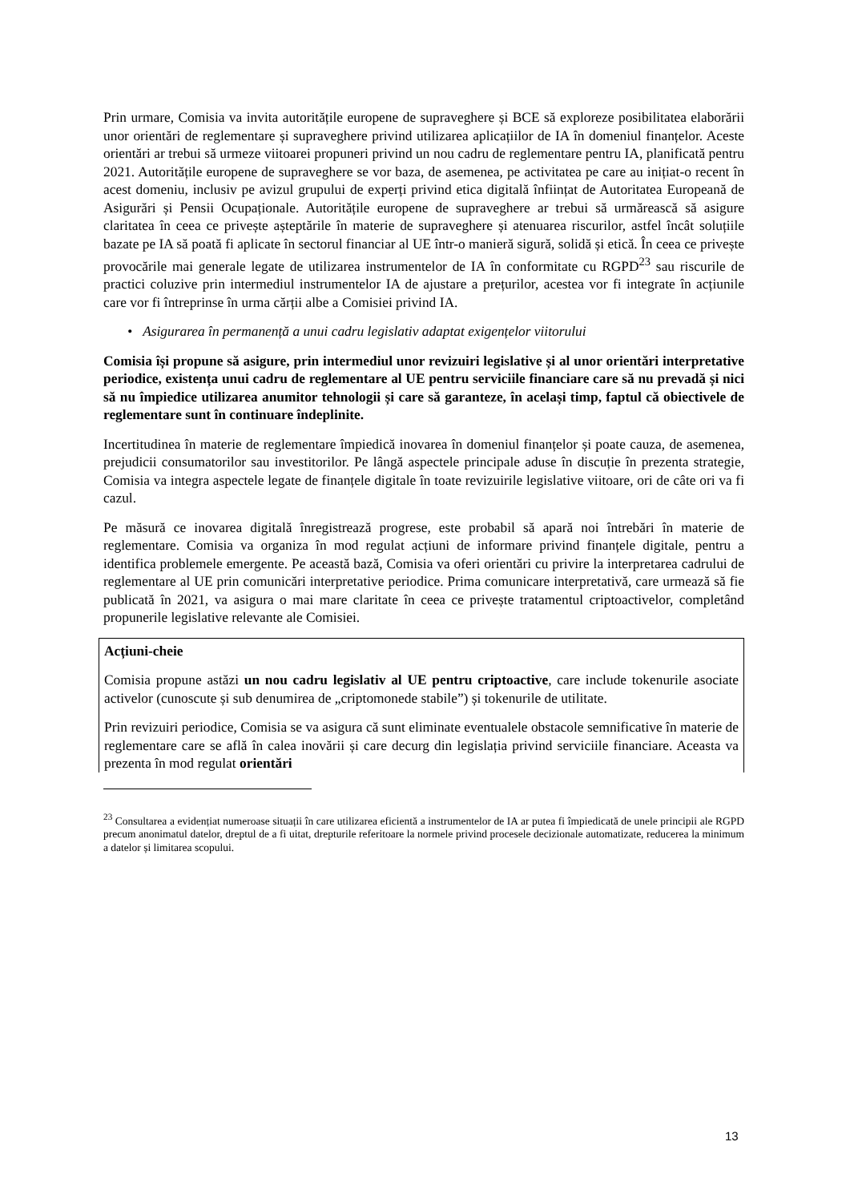Prin urmare, Comisia va invita autoritățile europene de supraveghere și BCE să exploreze posibilitatea elaborării unor orientări de reglementare și supraveghere privind utilizarea aplicațiilor de IA în domeniul finanțelor. Aceste orientări ar trebui să urmeze viitoarei propuneri privind un nou cadru de reglementare pentru IA, planificată pentru 2021. Autoritățile europene de supraveghere se vor baza, de asemenea, pe activitatea pe care au inițiat-o recent în acest domeniu, inclusiv pe avizul grupului de experți privind etica digitală înființat de Autoritatea Europeană de Asigurări și Pensii Ocupaționale. Autoritățile europene de supraveghere ar trebui să urmărească să asigure claritatea în ceea ce privește așteptările în materie de supraveghere și atenuarea riscurilor, astfel încât soluțiile bazate pe IA să poată fi aplicate în sectorul financiar al UE într-o manieră sigură, solidă și etică. În ceea ce privește provocările mai generale legate de utilizarea instrumentelor de IA în conformitate cu RGPD<sup>23</sup> sau riscurile de practici coluzive prin intermediul instrumentelor IA de ajustare a prețurilor, acestea vor fi integrate în acțiunile care vor fi întreprinse în urma cărții albe a Comisiei privind IA.
• Asigurarea în permanență a unui cadru legislativ adaptat exigențelor viitorului
Comisia își propune să asigure, prin intermediul unor revizuiri legislative și al unor orientări interpretative periodice, existența unui cadru de reglementare al UE pentru serviciile financiare care să nu prevadă și nici să nu împiedice utilizarea anumitor tehnologii și care să garanteze, în același timp, faptul că obiectivele de reglementare sunt în continuare îndeplinite.
Incertitudinea în materie de reglementare împiedică inovarea în domeniul finanțelor și poate cauza, de asemenea, prejudicii consumatorilor sau investitorilor. Pe lângă aspectele principale aduse în discuție în prezenta strategie, Comisia va integra aspectele legate de finanțele digitale în toate revizuirile legislative viitoare, ori de câte ori va fi cazul.
Pe măsură ce inovarea digitală înregistrează progrese, este probabil să apară noi întrebări în materie de reglementare. Comisia va organiza în mod regulat acțiuni de informare privind finanțele digitale, pentru a identifica problemele emergente. Pe această bază, Comisia va oferi orientări cu privire la interpretarea cadrului de reglementare al UE prin comunicări interpretative periodice. Prima comunicare interpretativă, care urmează să fie publicată în 2021, va asigura o mai mare claritate în ceea ce privește tratamentul criptoactivelor, completând propunerile legislative relevante ale Comisiei.
Acțiuni-cheie
Comisia propune astăzi un nou cadru legislativ al UE pentru criptoactive, care include tokenurile asociate activelor (cunoscute și sub denumirea de „criptomonede stabile”) și tokenurile de utilitate.
Prin revizuiri periodice, Comisia se va asigura că sunt eliminate eventualele obstacole semnificative în materie de reglementare care se află în calea inovării și care decurg din legislația privind serviciile financiare. Aceasta va prezenta în mod regulat orientări
<sup>23</sup> Consultarea a evidențiat numeroase situații în care utilizarea eficientă a instrumentelor de IA ar putea fi împiedicată de unele principii ale RGPD precum anonimatul datelor, dreptul de a fi uitat, drepturile referitoare la normele privind procesele decizionale automatizate, reducerea la minimum a datelor și limitarea scopului.
13